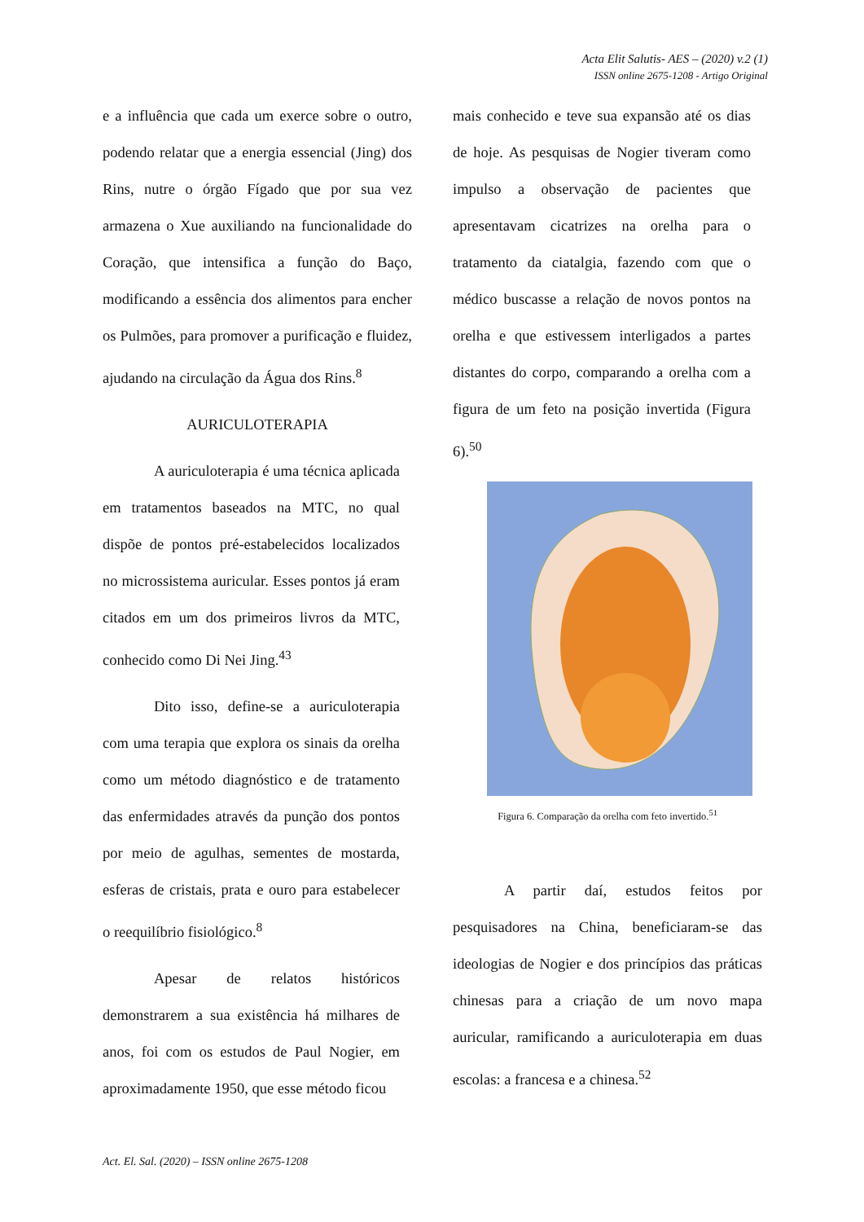Acta Elit Salutis- AES – (2020) v.2 (1)
ISSN online 2675-1208 - Artigo Original
e a influência que cada um exerce sobre o outro, podendo relatar que a energia essencial (Jing) dos Rins, nutre o órgão Fígado que por sua vez armazena o Xue auxiliando na funcionalidade do Coração, que intensifica a função do Baço, modificando a essência dos alimentos para encher os Pulmões, para promover a purificação e fluidez, ajudando na circulação da Água dos Rins.<sup>8</sup>
AURICULOTERAPIA
A auriculoterapia é uma técnica aplicada em tratamentos baseados na MTC, no qual dispõe de pontos pré-estabelecidos localizados no microssistema auricular. Esses pontos já eram citados em um dos primeiros livros da MTC, conhecido como Di Nei Jing.<sup>43</sup>
Dito isso, define-se a auriculoterapia com uma terapia que explora os sinais da orelha como um método diagnóstico e de tratamento das enfermidades através da punção dos pontos por meio de agulhas, sementes de mostarda, esferas de cristais, prata e ouro para estabelecer o reequilíbrio fisiológico.<sup>8</sup>
Apesar de relatos históricos demonstrarem a sua existência há milhares de anos, foi com os estudos de Paul Nogier, em aproximadamente 1950, que esse método ficou
mais conhecido e teve sua expansão até os dias de hoje. As pesquisas de Nogier tiveram como impulso a observação de pacientes que apresentavam cicatrizes na orelha para o tratamento da ciatalgia, fazendo com que o médico buscasse a relação de novos pontos na orelha e que estivessem interligados a partes distantes do corpo, comparando a orelha com a figura de um feto na posição invertida (Figura 6).<sup>50</sup>
Figura 6. Comparação da orelha com feto invertido.<sup>51</sup>
A partir daí, estudos feitos por pesquisadores na China, beneficiaram-se das ideologias de Nogier e dos princípios das práticas chinesas para a criação de um novo mapa auricular, ramificando a auriculoterapia em duas escolas: a francesa e a chinesa.<sup>52</sup>
Act. El. Sal. (2020) – ISSN online 2675-1208